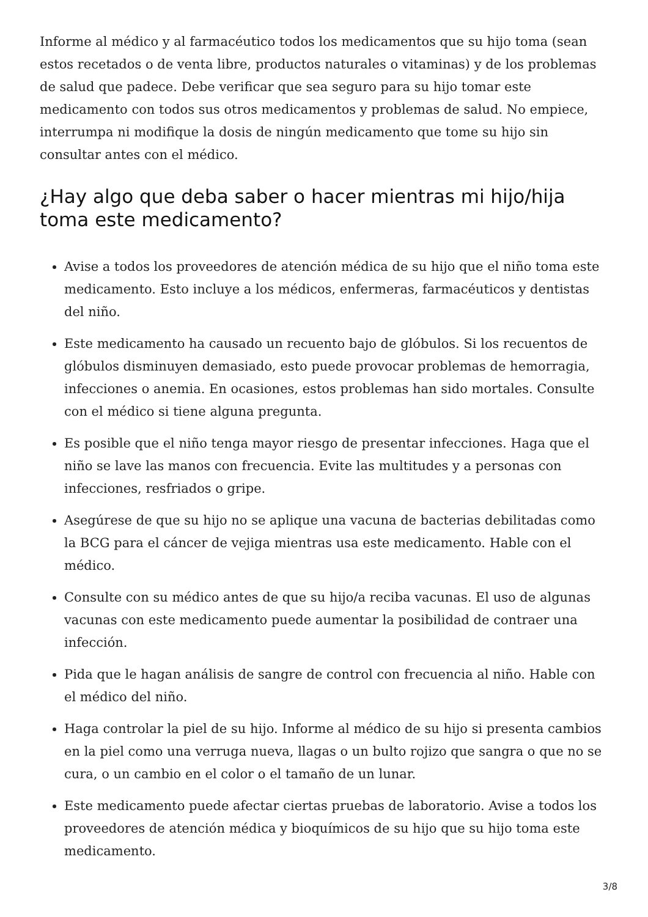Informe al médico y al farmacéutico todos los medicamentos que su hijo toma (sean estos recetados o de venta libre, productos naturales o vitaminas) y de los problemas de salud que padece. Debe verificar que sea seguro para su hijo tomar este medicamento con todos sus otros medicamentos y problemas de salud. No empiece, interrumpa ni modifique la dosis de ningún medicamento que tome su hijo sin consultar antes con el médico.
¿Hay algo que deba saber o hacer mientras mi hijo/hija toma este medicamento?
Avise a todos los proveedores de atención médica de su hijo que el niño toma este medicamento. Esto incluye a los médicos, enfermeras, farmacéuticos y dentistas del niño.
Este medicamento ha causado un recuento bajo de glóbulos. Si los recuentos de glóbulos disminuyen demasiado, esto puede provocar problemas de hemorragia, infecciones o anemia. En ocasiones, estos problemas han sido mortales. Consulte con el médico si tiene alguna pregunta.
Es posible que el niño tenga mayor riesgo de presentar infecciones. Haga que el niño se lave las manos con frecuencia. Evite las multitudes y a personas con infecciones, resfriados o gripe.
Asegúrese de que su hijo no se aplique una vacuna de bacterias debilitadas como la BCG para el cáncer de vejiga mientras usa este medicamento. Hable con el médico.
Consulte con su médico antes de que su hijo/a reciba vacunas. El uso de algunas vacunas con este medicamento puede aumentar la posibilidad de contraer una infección.
Pida que le hagan análisis de sangre de control con frecuencia al niño. Hable con el médico del niño.
Haga controlar la piel de su hijo. Informe al médico de su hijo si presenta cambios en la piel como una verruga nueva, llagas o un bulto rojizo que sangra o que no se cura, o un cambio en el color o el tamaño de un lunar.
Este medicamento puede afectar ciertas pruebas de laboratorio. Avise a todos los proveedores de atención médica y bioquímicos de su hijo que su hijo toma este medicamento.
3/8